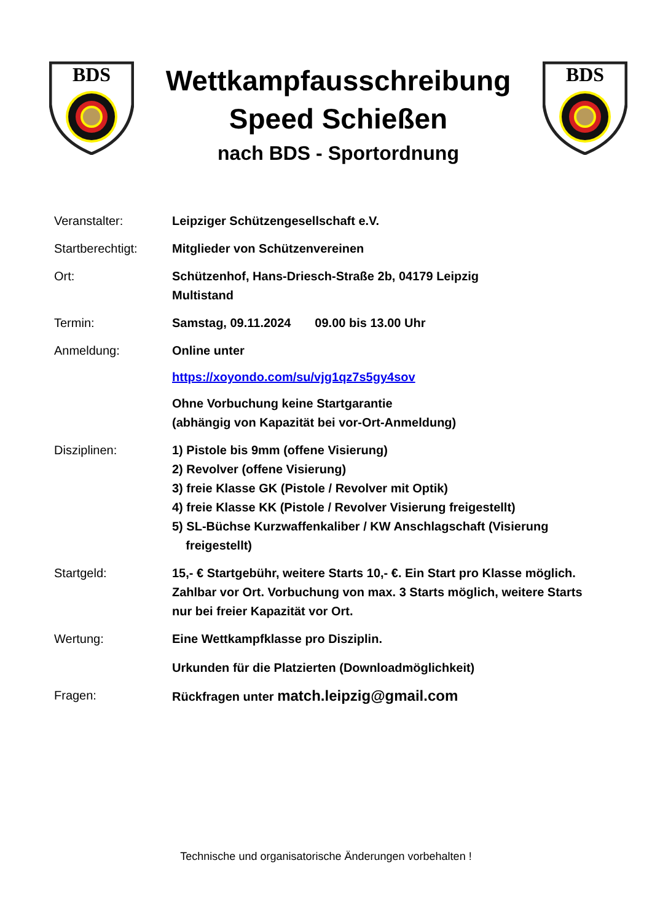BDS
Wettkampfausschreibung
Speed Schießen
nach BDS - Sportordnung
BDS
| Veranstalter: | Leipziger Schützengesellschaft e.V. |
| Startberechtigt: | Mitglieder von Schützenvereinen |
| Ort: | Schützenhof, Hans-Driesch-Straße 2b, 04179 Leipzig Multistand |
| Termin: | Samstag, 09.11.2024 09.00 bis 13.00 Uhr |
| Anmeldung: | Online unter https://xoyondo.com/su/vjg1qz7s5gy4sov Ohne Vorbuchung keine Startgarantie (abhängig von Kapazität bei vor-Ort-Anmeldung) |
| Disziplinen: | 1) Pistole bis 9mm (offene Visierung) 2) Revolver (offene Visierung) 3) freie Klasse GK (Pistole / Revolver mit Optik) 4) freie Klasse KK (Pistole / Revolver Visierung freigestellt) 5) SL-Büchse Kurzwaffenkaliber / KW Anschlagschaft (Visierung freigestellt) |
| Startgeld: | 15,- € Startgebühr, weitere Starts 10,- €. Ein Start pro Klasse möglich. Zahlbar vor Ort. Vorbuchung von max. 3 Starts möglich, weitere Starts nur bei freier Kapazität vor Ort. |
| Wertung: | Eine Wettkampfklasse pro Disziplin. Urkunden für die Platzierten (Downloadmöglichkeit) |
| Fragen: | Rückfragen unter match.leipzig@gmail.com |
Technische und organisatorische Änderungen vorbehalten !